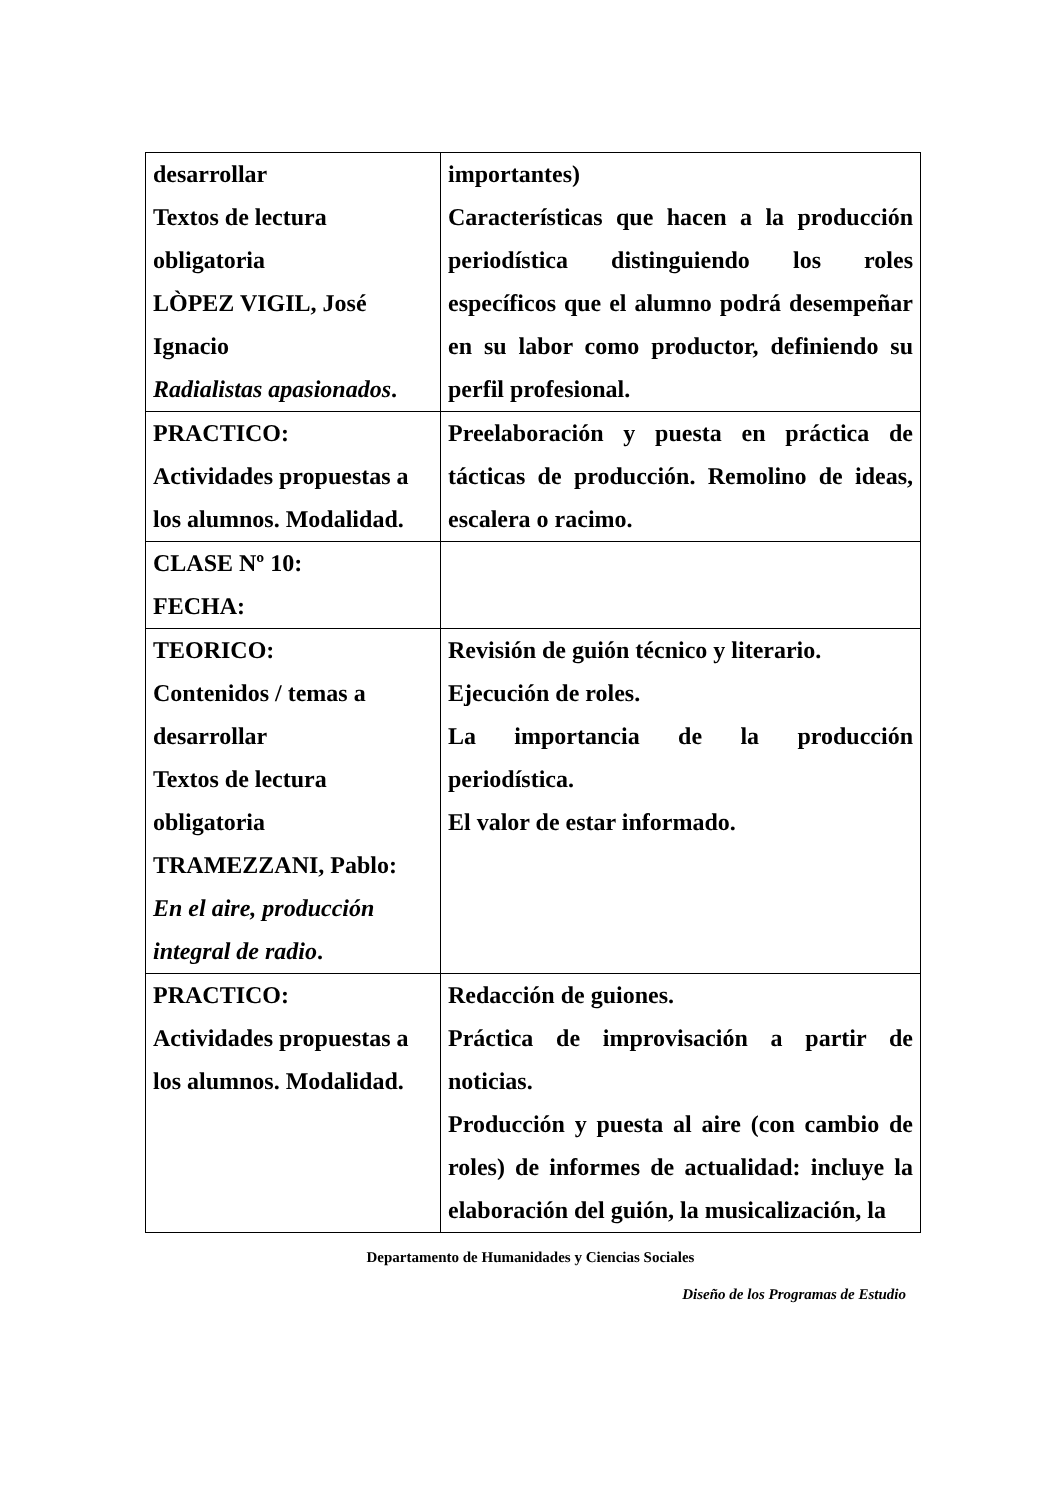| desarrollar Textos de lectura obligatoria LÒPEZ VIGIL, José Ignacio Radialistas apasionados . | importantes) Características que hacen a la producción periodística distinguiendo los roles específicos que el alumno podrá desempeñar en su labor como productor, definiendo su perfil profesional. |
| PRACTICO: Actividades propuestas a los alumnos. Modalidad. | Preelaboración y puesta en práctica de tácticas de producción. Remolino de ideas, escalera o racimo. |
| CLASE Nº 10: FECHA: | |
| TEORICO: Contenidos / temas a desarrollar Textos de lectura obligatoria TRAMEZZANI, Pablo: En el aire, producción integral de radio . | Revisión de guión técnico y literario. Ejecución de roles. La importancia de la producción periodística. El valor de estar informado. |
| PRACTICO: Actividades propuestas a los alumnos. Modalidad. | Redacción de guiones. Práctica de improvisación a partir de noticias. Producción y puesta al aire (con cambio de roles) de informes de actualidad: incluye la elaboración del guión, la musicalización, la |
Departamento de Humanidades y Ciencias Sociales
Diseño de los Programas de Estudio